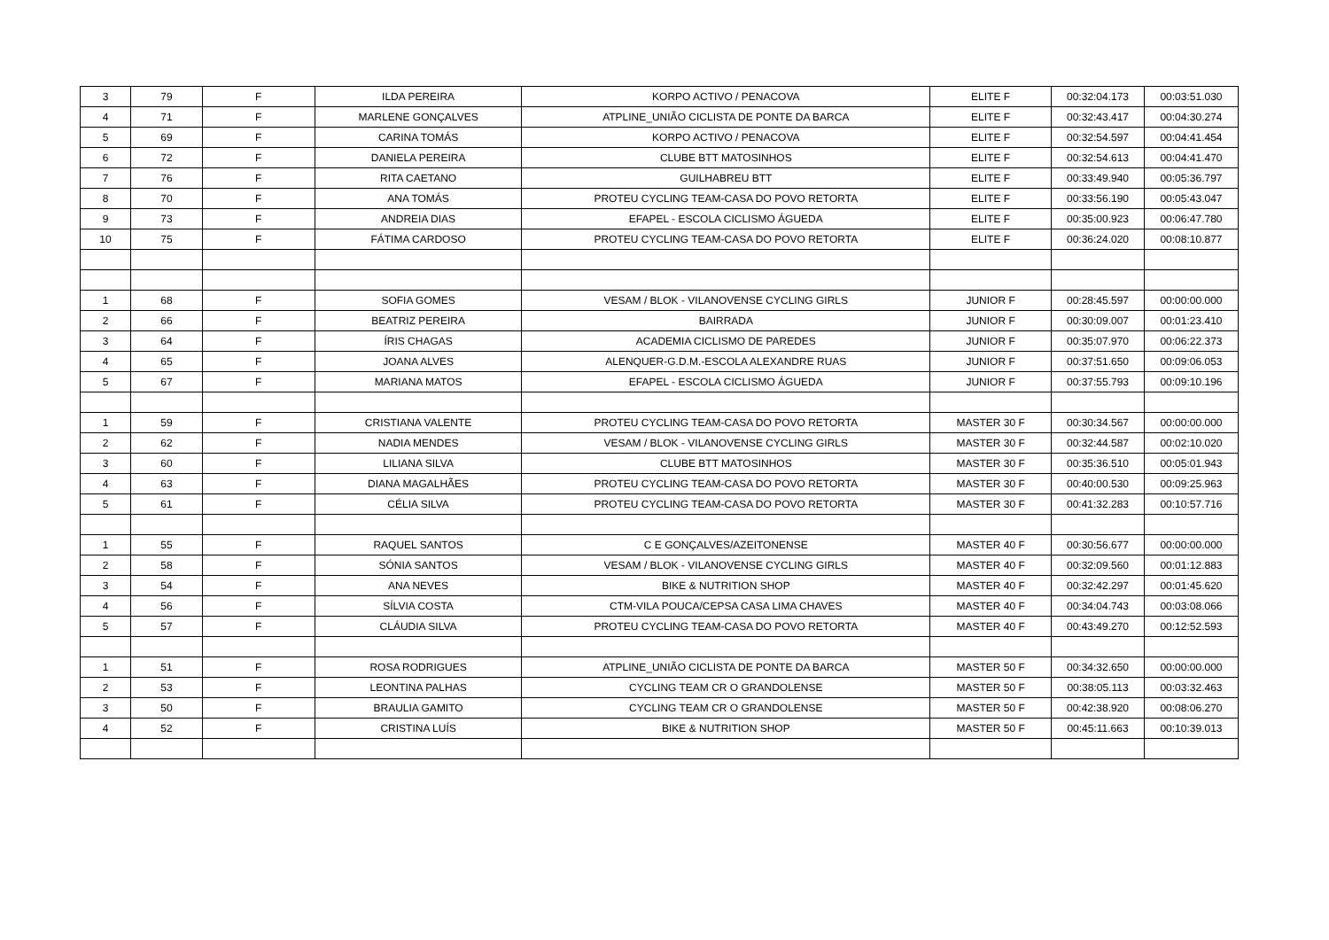| 3 | 79 | F | ILDA PEREIRA | KORPO ACTIVO / PENACOVA | ELITE F | 00:32:04.173 | 00:03:51.030 |
| 4 | 71 | F | MARLENE GONÇALVES | ATPLINE_UNIÃO CICLISTA DE PONTE DA BARCA | ELITE F | 00:32:43.417 | 00:04:30.274 |
| 5 | 69 | F | CARINA TOMÁS | KORPO ACTIVO / PENACOVA | ELITE F | 00:32:54.597 | 00:04:41.454 |
| 6 | 72 | F | DANIELA PEREIRA | CLUBE BTT MATOSINHOS | ELITE F | 00:32:54.613 | 00:04:41.470 |
| 7 | 76 | F | RITA CAETANO | GUILHABREU BTT | ELITE F | 00:33:49.940 | 00:05:36.797 |
| 8 | 70 | F | ANA TOMÁS | PROTEU CYCLING TEAM-CASA DO POVO RETORTA | ELITE F | 00:33:56.190 | 00:05:43.047 |
| 9 | 73 | F | ANDREIA DIAS | EFAPEL - ESCOLA CICLISMO ÁGUEDA | ELITE F | 00:35:00.923 | 00:06:47.780 |
| 10 | 75 | F | FÁTIMA CARDOSO | PROTEU CYCLING TEAM-CASA DO POVO RETORTA | ELITE F | 00:36:24.020 | 00:08:10.877 |
| 1 | 68 | F | SOFIA GOMES | VESAM / BLOK - VILANOVENSE CYCLING GIRLS | JUNIOR F | 00:28:45.597 | 00:00:00.000 |
| 2 | 66 | F | BEATRIZ PEREIRA | BAIRRADA | JUNIOR F | 00:30:09.007 | 00:01:23.410 |
| 3 | 64 | F | ÍRIS CHAGAS | ACADEMIA CICLISMO DE PAREDES | JUNIOR F | 00:35:07.970 | 00:06:22.373 |
| 4 | 65 | F | JOANA ALVES | ALENQUER-G.D.M.-ESCOLA ALEXANDRE RUAS | JUNIOR F | 00:37:51.650 | 00:09:06.053 |
| 5 | 67 | F | MARIANA MATOS | EFAPEL - ESCOLA CICLISMO ÁGUEDA | JUNIOR F | 00:37:55.793 | 00:09:10.196 |
| 1 | 59 | F | CRISTIANA VALENTE | PROTEU CYCLING TEAM-CASA DO POVO RETORTA | MASTER 30 F | 00:30:34.567 | 00:00:00.000 |
| 2 | 62 | F | NADIA MENDES | VESAM / BLOK - VILANOVENSE CYCLING GIRLS | MASTER 30 F | 00:32:44.587 | 00:02:10.020 |
| 3 | 60 | F | LILIANA SILVA | CLUBE BTT MATOSINHOS | MASTER 30 F | 00:35:36.510 | 00:05:01.943 |
| 4 | 63 | F | DIANA MAGALHÃES | PROTEU CYCLING TEAM-CASA DO POVO RETORTA | MASTER 30 F | 00:40:00.530 | 00:09:25.963 |
| 5 | 61 | F | CÉLIA SILVA | PROTEU CYCLING TEAM-CASA DO POVO RETORTA | MASTER 30 F | 00:41:32.283 | 00:10:57.716 |
| 1 | 55 | F | RAQUEL SANTOS | C E GONÇALVES/AZEITONENSE | MASTER 40 F | 00:30:56.677 | 00:00:00.000 |
| 2 | 58 | F | SÓNIA SANTOS | VESAM / BLOK - VILANOVENSE CYCLING GIRLS | MASTER 40 F | 00:32:09.560 | 00:01:12.883 |
| 3 | 54 | F | ANA NEVES | BIKE & NUTRITION SHOP | MASTER 40 F | 00:32:42.297 | 00:01:45.620 |
| 4 | 56 | F | SÍLVIA COSTA | CTM-VILA POUCA/CEPSA CASA LIMA CHAVES | MASTER 40 F | 00:34:04.743 | 00:03:08.066 |
| 5 | 57 | F | CLÁUDIA SILVA | PROTEU CYCLING TEAM-CASA DO POVO RETORTA | MASTER 40 F | 00:43:49.270 | 00:12:52.593 |
| 1 | 51 | F | ROSA RODRIGUES | ATPLINE_UNIÃO CICLISTA DE PONTE DA BARCA | MASTER 50 F | 00:34:32.650 | 00:00:00.000 |
| 2 | 53 | F | LEONTINA PALHAS | CYCLING TEAM CR O GRANDOLENSE | MASTER 50 F | 00:38:05.113 | 00:03:32.463 |
| 3 | 50 | F | BRAULIA GAMITO | CYCLING TEAM CR O GRANDOLENSE | MASTER 50 F | 00:42:38.920 | 00:08:06.270 |
| 4 | 52 | F | CRISTINA LUÍS | BIKE & NUTRITION SHOP | MASTER 50 F | 00:45:11.663 | 00:10:39.013 |